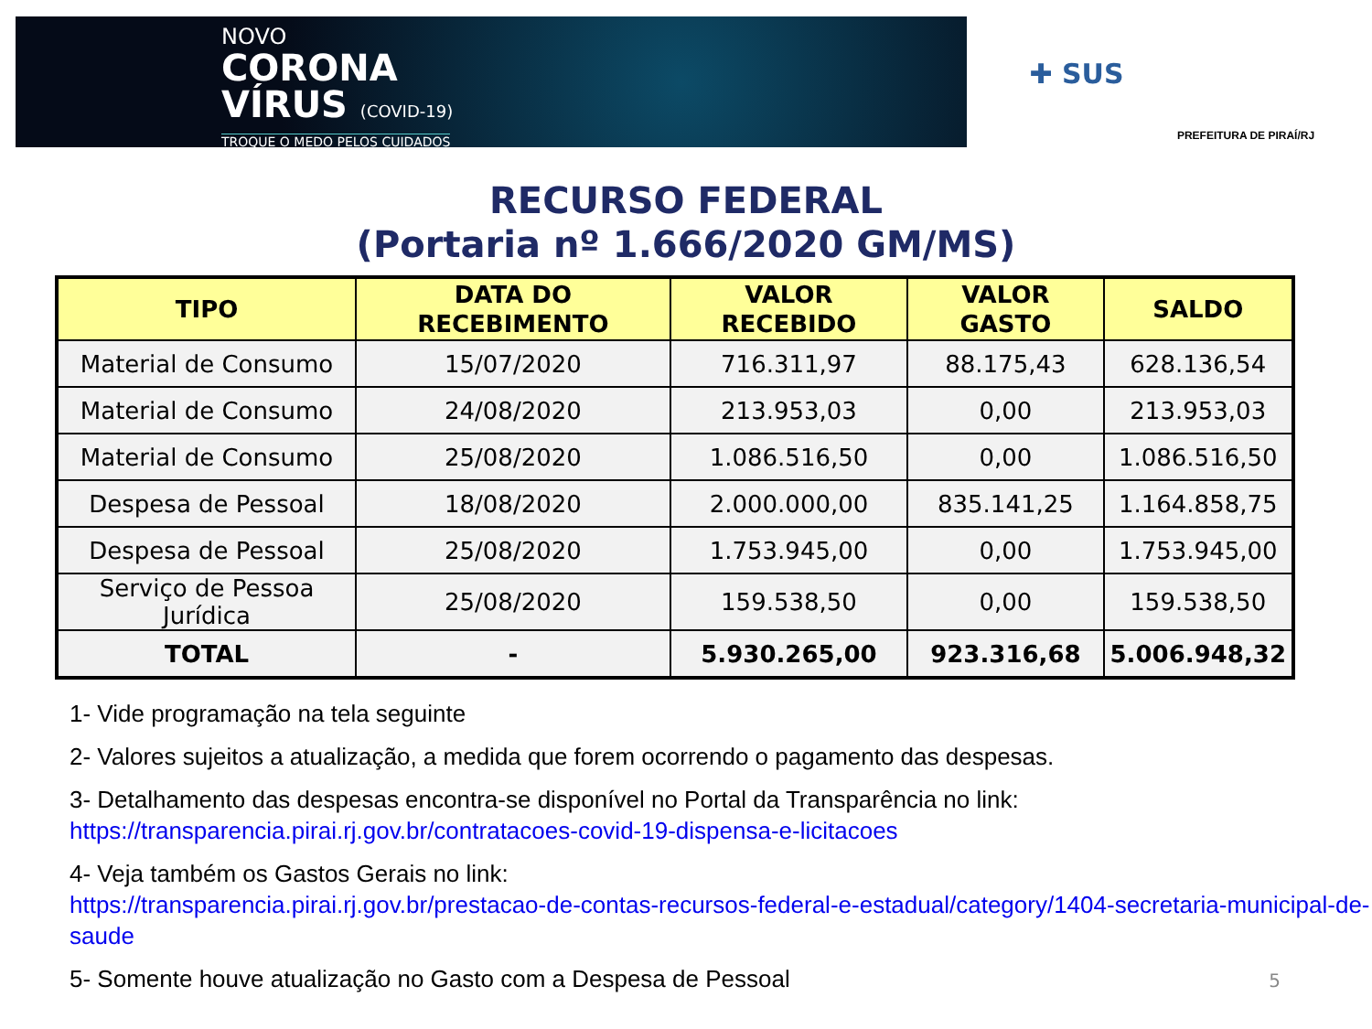NOVO
CORONA
VÍRUS (COVID-19)
TROQUE O MEDO PELOS CUIDADOS
✚ SUS
PREFEITURA DE PIRAÍ/RJ
RECURSO FEDERAL
(Portaria nº 1.666/2020 GM/MS)
| TIPO | DATA DO RECEBIMENTO | VALOR RECEBIDO | VALOR GASTO | SALDO |
| --- | --- | --- | --- | --- |
| Material de Consumo | 15/07/2020 | 716.311,97 | 88.175,43 | 628.136,54 |
| Material de Consumo | 24/08/2020 | 213.953,03 | 0,00 | 213.953,03 |
| Material de Consumo | 25/08/2020 | 1.086.516,50 | 0,00 | 1.086.516,50 |
| Despesa de Pessoal | 18/08/2020 | 2.000.000,00 | 835.141,25 | 1.164.858,75 |
| Despesa de Pessoal | 25/08/2020 | 1.753.945,00 | 0,00 | 1.753.945,00 |
| Serviço de Pessoa Jurídica | 25/08/2020 | 159.538,50 | 0,00 | 159.538,50 |
| TOTAL | - | 5.930.265,00 | 923.316,68 | 5.006.948,32 |
1- Vide programação na tela seguinte
2- Valores sujeitos a atualização, a medida que forem ocorrendo o pagamento das despesas.
3- Detalhamento das despesas encontra-se disponível no Portal da Transparência no link: https://transparencia.pirai.rj.gov.br/contratacoes-covid-19-dispensa-e-licitacoes
4- Veja também os Gastos Gerais no link:
https://transparencia.pirai.rj.gov.br/prestacao-de-contas-recursos-federal-e-estadual/category/1404-secretaria-municipal-de-saude
5- Somente houve atualização no Gasto com a Despesa de Pessoal
5